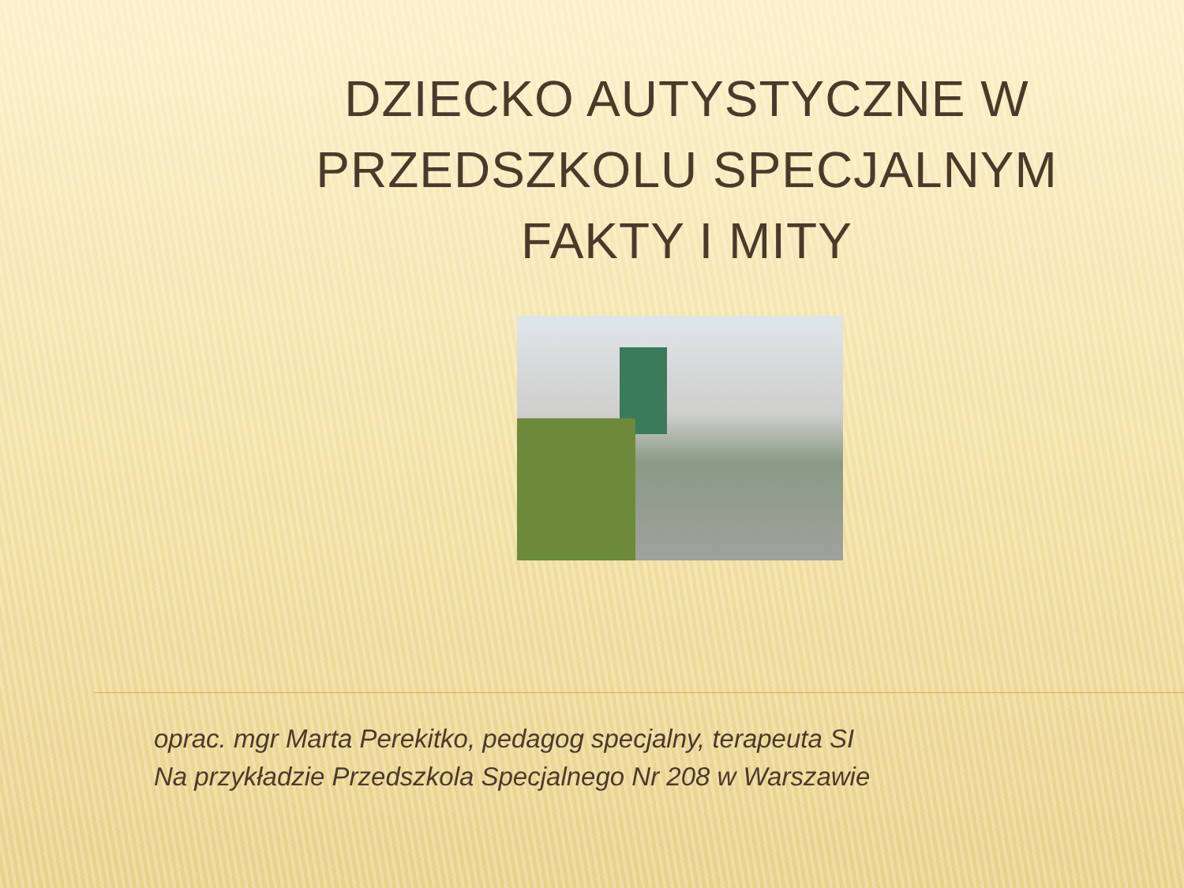DZIECKO AUTYSTYCZNE W PRZEDSZKOLU SPECJALNYM FAKTY I MITY
oprac. mgr Marta Perekitko, pedagog specjalny, terapeuta SI
Na przykładzie Przedszkola Specjalnego Nr 208 w Warszawie